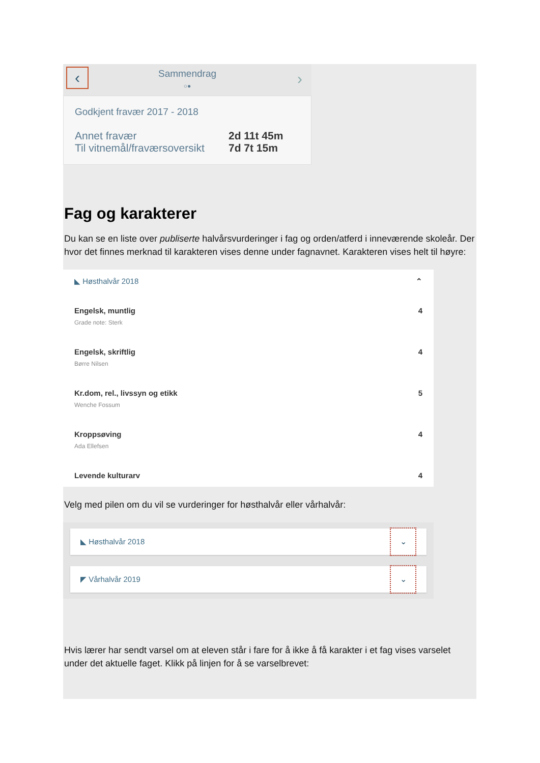‹
Sammendrag
○●
›
Godkjent fravær 2017 - 2018
Annet fravær 2d 11t 45m
Til vitnemål/fraværsoversikt 7d 7t 15m
Fag og karakterer
Du kan se en liste over publiserte halvårsvurderinger i fag og orden/atferd i inneværende skoleår. Der hvor det finnes merknad til karakteren vises denne under fagnavnet. Karakteren vises helt til høyre:
◣ Høsthalvår 2018 ⌃
Engelsk, muntlig
Grade note: Sterk 4
Engelsk, skriftlig
Børre Nilsen 4
Kr.dom, rel., livssyn og etikk
Wenche Fossum 5
Kroppsøving
Ada Ellefsen 4
Levende kulturarv 4
Velg med pilen om du vil se vurderinger for høsthalvår eller vårhalvår:
◣ Høsthalvår 2018 ⌄
◤ Vårhalvår 2019 ⌄
Hvis lærer har sendt varsel om at eleven står i fare for å ikke å få karakter i et fag vises varselet under det aktuelle faget. Klikk på linjen for å se varselbrevet: